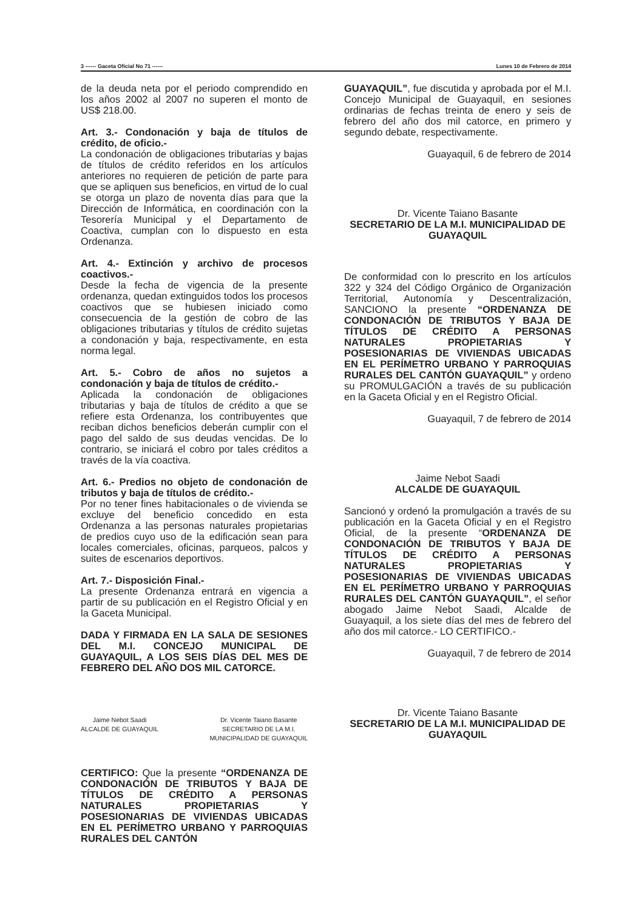3 ------ Gaceta Oficial No 71 ------ Lunes 10 de Febrero de 2014
de la deuda neta por el periodo comprendido en los años 2002 al 2007 no superen el monto de US$ 218.00.
Art. 3.- Condonación y baja de títulos de crédito, de oficio.-
La condonación de obligaciones tributarias y bajas de títulos de crédito referidos en los artículos anteriores no requieren de petición de parte para que se apliquen sus beneficios, en virtud de lo cual se otorga un plazo de noventa días para que la Dirección de Informática, en coordinación con la Tesorería Municipal y el Departamento de Coactiva, cumplan con lo dispuesto en esta Ordenanza.
Art. 4.- Extinción y archivo de procesos coactivos.-
Desde la fecha de vigencia de la presente ordenanza, quedan extinguidos todos los procesos coactivos que se hubiesen iniciado como consecuencia de la gestión de cobro de las obligaciones tributarias y títulos de crédito sujetas a condonación y baja, respectivamente, en esta norma legal.
Art. 5.- Cobro de años no sujetos a condonación y baja de títulos de crédito.-
Aplicada la condonación de obligaciones tributarias y baja de títulos de crédito a que se refiere esta Ordenanza, los contribuyentes que reciban dichos beneficios deberán cumplir con el pago del saldo de sus deudas vencidas. De lo contrario, se iniciará el cobro por tales créditos a través de la vía coactiva.
Art. 6.- Predios no objeto de condonación de tributos y baja de títulos de crédito.-
Por no tener fines habitacionales o de vivienda se excluye del beneficio concedido en esta Ordenanza a las personas naturales propietarias de predios cuyo uso de la edificación sean para locales comerciales, oficinas, parqueos, palcos y suites de escenarios deportivos.
Art. 7.- Disposición Final.-
La presente Ordenanza entrará en vigencia a partir de su publicación en el Registro Oficial y en la Gaceta Municipal.
DADA Y FIRMADA EN LA SALA DE SESIONES DEL M.I. CONCEJO MUNICIPAL DE GUAYAQUIL, A LOS SEIS DÍAS DEL MES DE FEBRERO DEL AÑO DOS MIL CATORCE.
Jaime Nebot Saadi
ALCALDE DE GUAYAQUIL
Dr. Vicente Taiano Basante
SECRETARIO DE LA M.I.
MUNICIPALIDAD DE GUAYAQUIL
CERTIFICO: Que la presente “ORDENANZA DE CONDONACIÓN DE TRIBUTOS Y BAJA DE TÍTULOS DE CRÉDITO A PERSONAS NATURALES PROPIETARIAS Y POSESIONARIAS DE VIVIENDAS UBICADAS EN EL PERÍMETRO URBANO Y PARROQUIAS RURALES DEL CANTÓN
GUAYAQUIL”, fue discutida y aprobada por el M.I. Concejo Municipal de Guayaquil, en sesiones ordinarias de fechas treinta de enero y seis de febrero del año dos mil catorce, en primero y segundo debate, respectivamente.
Guayaquil, 6 de febrero de 2014
Dr. Vicente Taiano Basante
SECRETARIO DE LA M.I. MUNICIPALIDAD DE GUAYAQUIL
De conformidad con lo prescrito en los artículos 322 y 324 del Código Orgánico de Organización Territorial, Autonomía y Descentralización, SANCIONO la presente “ORDENANZA DE CONDONACIÓN DE TRIBUTOS Y BAJA DE TÍTULOS DE CRÉDITO A PERSONAS NATURALES PROPIETARIAS Y POSESIONARIAS DE VIVIENDAS UBICADAS EN EL PERÍMETRO URBANO Y PARROQUIAS RURALES DEL CANTÓN GUAYAQUIL” y ordeno su PROMULGACIÓN a través de su publicación en la Gaceta Oficial y en el Registro Oficial.
Guayaquil, 7 de febrero de 2014
Jaime Nebot Saadi
ALCALDE DE GUAYAQUIL
Sancionó y ordenó la promulgación a través de su publicación en la Gaceta Oficial y en el Registro Oficial, de la presente “ORDENANZA DE CONDONACIÓN DE TRIBUTOS Y BAJA DE TÍTULOS DE CRÉDITO A PERSONAS NATURALES PROPIETARIAS Y POSESIONARIAS DE VIVIENDAS UBICADAS EN EL PERÍMETRO URBANO Y PARROQUIAS RURALES DEL CANTÓN GUAYAQUIL”, el señor abogado Jaime Nebot Saadi, Alcalde de Guayaquil, a los siete días del mes de febrero del año dos mil catorce.- LO CERTIFICO.-
Guayaquil, 7 de febrero de 2014
Dr. Vicente Taiano Basante
SECRETARIO DE LA M.I. MUNICIPALIDAD DE GUAYAQUIL